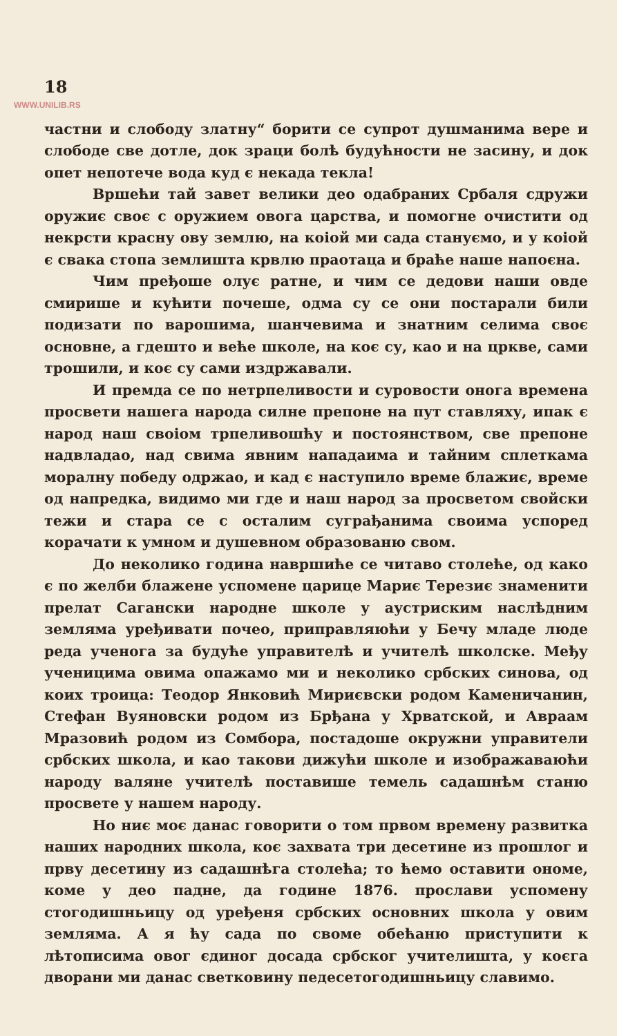18
WWW.UNILIB.RS
частни и слободу златну“ борити се супрот душманима вере и слободе све дотле, док зраци болѣ будућности не засину, и док опет непотече вода куд є некада текла!
Вршећи тай завет велики део одабраних Србаля сдружи оружиє своє с оружием овога царства, и помогне очистити од некрсти красну ову землю, на коіой ми сада стануємо, и у коіой є свака стопа землишта крвлю праотаца и браће наше напоєна.
Чим пређоше олує ратне, и чим се дедови наши овде смирише и кућити почеше, одма су се они постарали били подизати по варошима, шанчевима и знатним селима своє основне, а гдешто и веће школе, на коє су, као и на цркве, сами трошили, и коє су сами издржавали.
И премда се по нетрпеливости и суровости онога времена просвети нашега народа силне препоне на пут ставляху, ипак є народ наш своіом трпеливошћу и постоянством, све препоне надвладао, над свима явним нападаима и тайним сплеткама моралну победу одржао, и кад є наступило време блажиє, време од напредка, видимо ми где и наш народ за просветом свойски тежи и стара се с осталим суграђанима своима успоред корачати к умном и душевном образованю свом.
До неколико година навршиће се читаво столеће, од како є по желби блажене успомене царице Mapиє Терезиє знаменити прелат Сагански народне школе у аустриским наслѣдним землямa уређивати почео, приправляюћи у Бечу младе люде реда ученога за будуће управителѣ и учителѣ школске. Међу ученицима овима опажамо ми и неколико србских синова, од коих троица: Теодор Янковић Миpиєвски родом Каменичанин, Стефан Вуяновски родом из Брђана у Хрватской, и Авраам Мразовић родом из Сомбора, постадоше окружни управители србских школа, и као такови дижући школе и изображаваюћи народу валяне учителѣ поставише темель садашнѣм станю просвете у нашем народу.
Но ниє моє данас говорити о том првом времену развитка наших народних школа, коє захвата три десетине из прошлог и прву десетину из садашнѣга столећа; то ћемо оставити ономе, коме у део падне, да године 1876. прослави успомену стогодишньицу од уређеня србских основних школа у овим землямa. А я ћу сада по своме обећаню приступити к лѣтописима овог єдиног досада србског учителишта, у коєга дворани ми данас светковину педесетогодишньицу славимо.